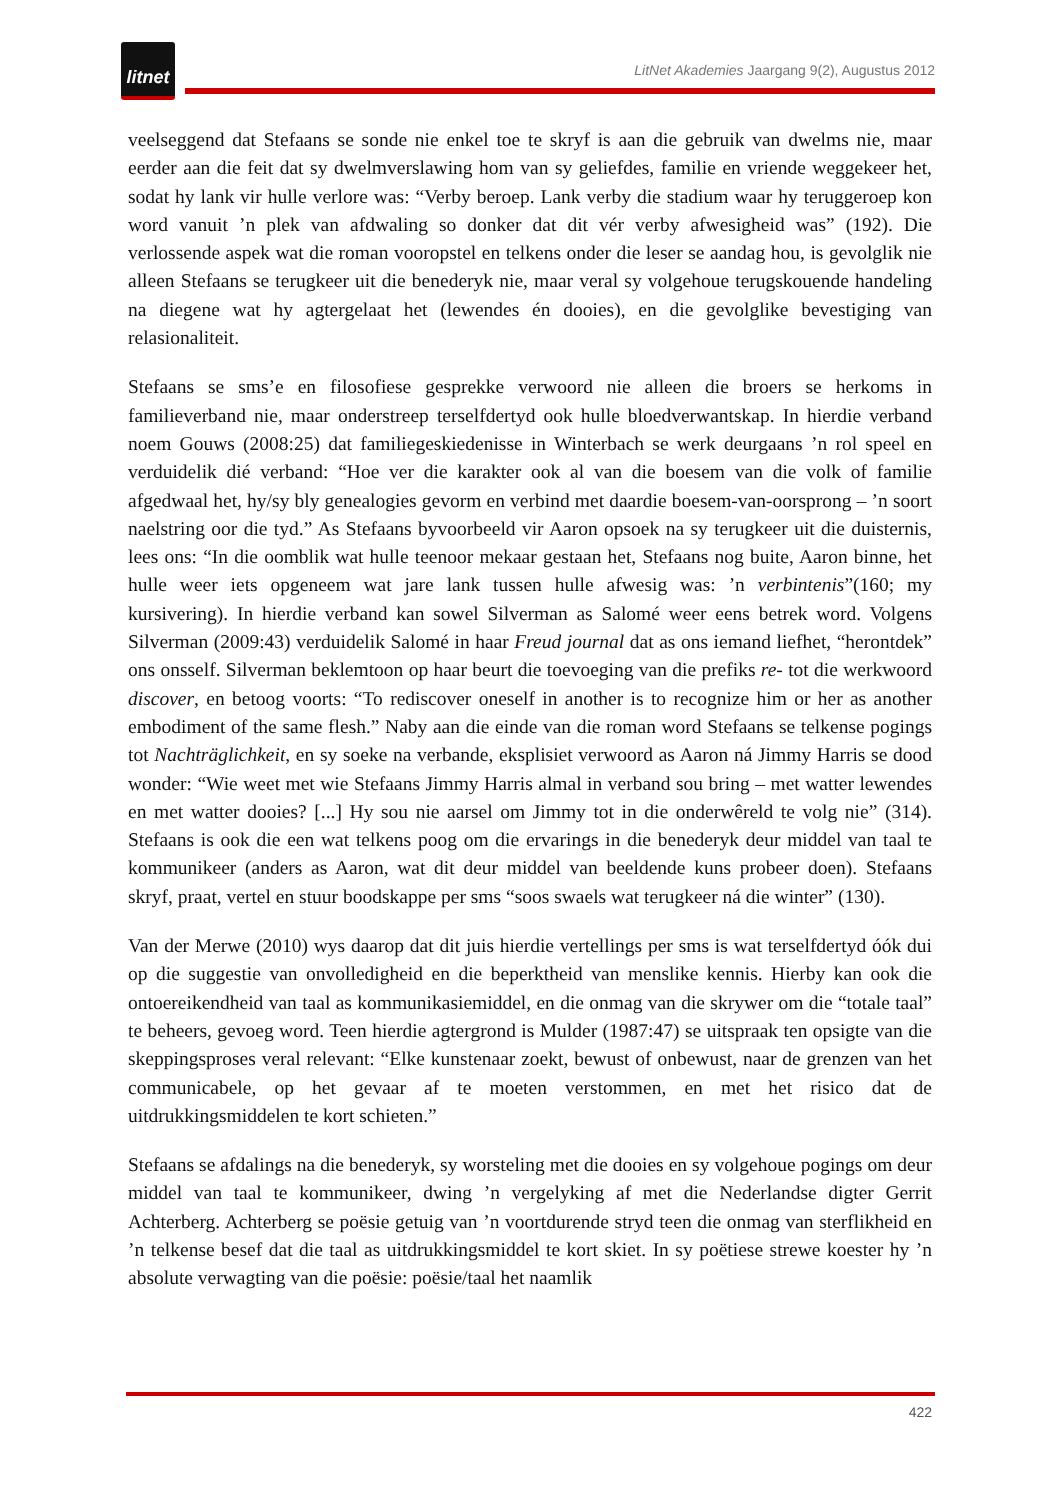litnet
LitNet Akademies Jaargang 9(2), Augustus 2012
veelseggend dat Stefaans se sonde nie enkel toe te skryf is aan die gebruik van dwelms nie, maar eerder aan die feit dat sy dwelmverslawing hom van sy geliefdes, familie en vriende weggekeer het, sodat hy lank vir hulle verlore was: “Verby beroep. Lank verby die stadium waar hy teruggeroep kon word vanuit ’n plek van afdwaling so donker dat dit vér verby afwesigheid was” (192). Die verlossende aspek wat die roman vooropstel en telkens onder die leser se aandag hou, is gevolglik nie alleen Stefaans se terugkeer uit die benederyk nie, maar veral sy volgehoue terugskouende handeling na diegene wat hy agtergelaat het (lewendes én dooies), en die gevolglike bevestiging van relasionaliteit.
Stefaans se sms’e en filosofiese gesprekke verwoord nie alleen die broers se herkoms in familieverband nie, maar onderstreep terselfdertyd ook hulle bloedverwantskap. In hierdie verband noem Gouws (2008:25) dat familiegeskiedenisse in Winterbach se werk deurgaans ’n rol speel en verduidelik dié verband: “Hoe ver die karakter ook al van die boesem van die volk of familie afgedwaal het, hy/sy bly genealogies gevorm en verbind met daardie boesem-van-oorsprong – ’n soort naelstring oor die tyd.” As Stefaans byvoorbeeld vir Aaron opsoek na sy terugkeer uit die duisternis, lees ons: “In die oomblik wat hulle teenoor mekaar gestaan het, Stefaans nog buite, Aaron binne, het hulle weer iets opgeneem wat jare lank tussen hulle afwesig was: ’n verbintenis”(160; my kursivering). In hierdie verband kan sowel Silverman as Salomé weer eens betrek word. Volgens Silverman (2009:43) verduidelik Salomé in haar Freud journal dat as ons iemand liefhet, “herontdek” ons onsself. Silverman beklemtoon op haar beurt die toevoeging van die prefiks re- tot die werkwoord discover, en betoog voorts: “To rediscover oneself in another is to recognize him or her as another embodiment of the same flesh.” Naby aan die einde van die roman word Stefaans se telkense pogings tot Nachträglichkeit, en sy soeke na verbande, eksplisiet verwoord as Aaron ná Jimmy Harris se dood wonder: “Wie weet met wie Stefaans Jimmy Harris almal in verband sou bring – met watter lewendes en met watter dooies? [...] Hy sou nie aarsel om Jimmy tot in die onderwêreld te volg nie” (314). Stefaans is ook die een wat telkens poog om die ervarings in die benederyk deur middel van taal te kommunikeer (anders as Aaron, wat dit deur middel van beeldende kuns probeer doen). Stefaans skryf, praat, vertel en stuur boodskappe per sms “soos swaels wat terugkeer ná die winter” (130).
Van der Merwe (2010) wys daarop dat dit juis hierdie vertellings per sms is wat terselfdertyd óók dui op die suggestie van onvolledigheid en die beperktheid van menslike kennis. Hierby kan ook die ontoereikendheid van taal as kommunikasiemiddel, en die onmag van die skrywer om die “totale taal” te beheers, gevoeg word. Teen hierdie agtergrond is Mulder (1987:47) se uitspraak ten opsigte van die skeppingsproses veral relevant: “Elke kunstenaar zoekt, bewust of onbewust, naar de grenzen van het communicabele, op het gevaar af te moeten verstommen, en met het risico dat de uitdrukkingsmiddelen te kort schieten.”
Stefaans se afdalings na die benederyk, sy worsteling met die dooies en sy volgehoue pogings om deur middel van taal te kommunikeer, dwing ’n vergelyking af met die Nederlandse digter Gerrit Achterberg. Achterberg se poësie getuig van ’n voortdurende stryd teen die onmag van sterflikheid en ’n telkense besef dat die taal as uitdrukkingsmiddel te kort skiet. In sy poëtiese strewe koester hy ’n absolute verwagting van die poësie: poësie/taal het naamlik
422